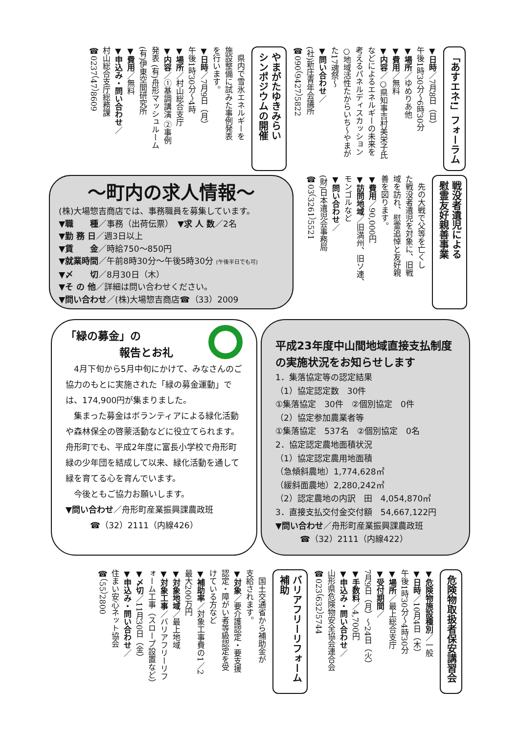「あすエネ!」フォーラム
▼日時／7月8日（日）
午後1時30分～6時30分
▼場所／ゆめりあ他
▼費用／無料
▼内容／○県知事吉村美栄子氏
などによるエネルギーの未来を
考えるパネルディスカッション
○地域活性たからいち～やまが
た17魂祭～
▼問い合わせ／
(社)新庄青年会議所
☎090（9427）5822
やまがたゆきみらい
シンポジウムの開催
　県内で雪氷エネルギーを
施設整備に試みた事例発表
を行います。
▼日時／7月9日（月）
午後1時30分～4時
▼場所／村山総合支庁
▼内容／①基調講演 ②事例
発表 (有)舟形マッシュルーム
(有)伊東空間研究所
▼費用／無料
▼申込み・問い合わせ／
村山総合支庁総務課
☎0237（47）8609
戦没者遺児による
慰霊友好親善事業
　先の大戦で父等を亡くし
た戦没者遺児を対象に、旧戦
域を訪れ、慰霊追悼と友好親
善を図ります。
▼費用／90,000円
▼訪問地域／旧満州、旧ソ連、
モンゴルなど
▼問い合わせ／
(財)日本遺児会事務局
☎03（3261）5521
～町内の求人情報～
(株)大場惣吉商店では、事務職員を募集しています。
▼職　　種／事務（出荷伝票）　▼求 人 数／2名
▼勤 務 日／週3日以上
▼賃　　金／時給750～850円
▼就業時間／午前8時30分～午後5時30分 (午後半日でも可)
▼〆　　切／8月30日（木）
▼そ の 他／詳細は問い合わせください。
▼問い合わせ／(株)大場惣吉商店☎（33）2009
「緑の募金」の
報告とお礼
　4月下旬から5月中旬にかけて、みなさんのご協力のもとに実施された「緑の募金運動」では、174,900円が集まりました。
　集まった募金はボランティアによる緑化活動や森林保全の啓蒙活動などに役立てられます。舟形町でも、平成2年度に富長小学校で舟形町緑の少年団を結成して以来、緑化活動を通して緑を育てる心を育んでいます。
　今後ともご協力お願いします。
▼問い合わせ／舟形町産業振興課農政班
☎（32）2111（内線426）
平成23年度中山間地域直接支払制度の実施状況をお知らせします
1．集落協定等の認定結果
（1）協定認定数　30件
①集落協定　30件　②個別協定　0件
（2）協定参加農業者等
①集落協定　537名　②個別協定　0名
2．協定認定農地面積状況
（1）協定認定農用地面積
（急傾斜農地）1,774,628㎡
（緩斜面農地）2,280,242㎡
（2）認定農地の内訳　田　4,054,870㎡
3．直接支払交付金交付額　54,667,122円
▼問い合わせ／舟形町産業振興課農政班
☎（32）2111（内線422）
危険物取扱者保安講習会
▼危険物施設種別／一般
▼日時／10月4日（木）
午後1時30分～4時30分
▼場所／最上総合支庁
▼受付期間／
7月9日（月）～24日（火）
▼手数料／4,700円
▼申込み・問い合わせ／
山形県危険物安全協会連合会
☎023（632）5744
バリアフリーリフォーム補助
　国土交通省から補助金が
支給されます。
▼対象／要介護認定・要支援
認定・障がい者等級認定を受
けている方など
▼補助率／対象工事費の1／2
最大200万円
▼対象地域／最上地域
▼対象工事／バリアフリーリフ
ォーム工事（スロープ設置など）
▼〆切／11月30日（金）
▼申込み・問い合わせ／
住まい安心ネット協会
☎（55）2800